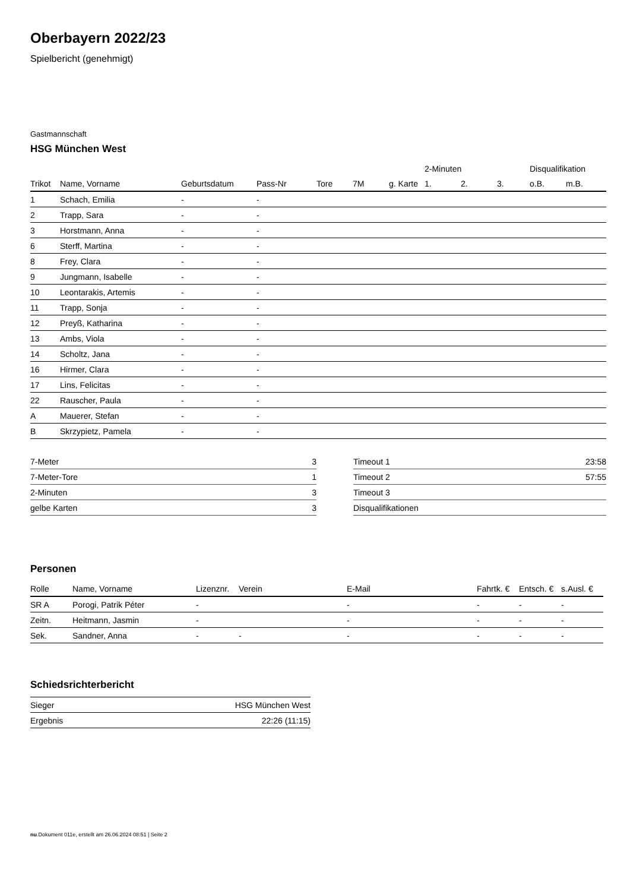Oberbayern 2022/23
Spielbericht (genehmigt)
Gastmannschaft
HSG München West
| | | | | | | | 2-Minuten | | | Disqualifikation | |
| --- | --- | --- | --- | --- | --- | --- | --- | --- | --- | --- | --- |
| Trikot | Name, Vorname | Geburtsdatum | Pass-Nr | Tore | 7M | g. Karte | 1. | 2. | 3. | o.B. | m.B. |
| 1 | Schach, Emilia | - | - | | | | | | | | |
| 2 | Trapp, Sara | - | - | | | | | | | | |
| 3 | Horstmann, Anna | - | - | | | | | | | | |
| 6 | Sterff, Martina | - | - | | | | | | | | |
| 8 | Frey, Clara | - | - | | | | | | | | |
| 9 | Jungmann, Isabelle | - | - | | | | | | | | |
| 10 | Leontarakis, Artemis | - | - | | | | | | | | |
| 11 | Trapp, Sonja | - | - | | | | | | | | |
| 12 | Preyß, Katharina | - | - | | | | | | | | |
| 13 | Ambs, Viola | - | - | | | | | | | | |
| 14 | Scholtz, Jana | - | - | | | | | | | | |
| 16 | Hirmer, Clara | - | - | | | | | | | | |
| 17 | Lins, Felicitas | - | - | | | | | | | | |
| 22 | Rauscher, Paula | - | - | | | | | | | | |
| A | Mauerer, Stefan | - | - | | | | | | | | |
| B | Skrzypietz, Pamela | - | - | | | | | | | | |
| 7-Meter | 3 |
| 7-Meter-Tore | 1 |
| 2-Minuten | 3 |
| gelbe Karten | 3 |
| Timeout 1 | 23:58 |
| Timeout 2 | 57:55 |
| Timeout 3 | |
| Disqualifikationen | |
Personen
| Rolle | Name, Vorname | Lizenznr. | Verein | E-Mail | Fahrtk. € | Entsch. € | s.Ausl. € |
| --- | --- | --- | --- | --- | --- | --- | --- |
| SR A | Porogi, Patrik Péter | - | | - | - | - | - |
| Zeitn. | Heitmann, Jasmin | - | | - | - | - | - |
| Sek. | Sandner, Anna | - | - | - | - | - | - |
Schiedsrichterbericht
| Sieger | HSG München West |
| Ergebnis | 22:26 (11:15) |
nu.Dokument 011e, erstellt am 26.06.2024 08:51 | Seite 2